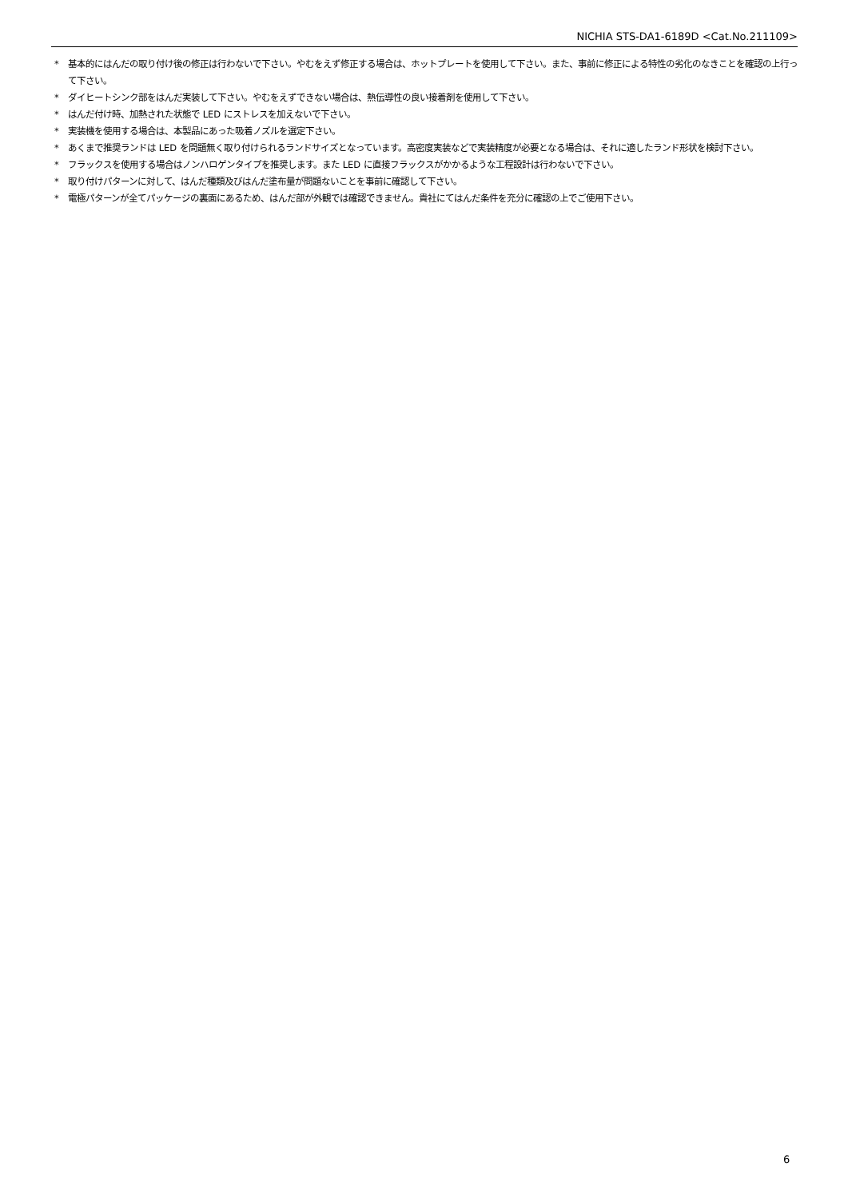NICHIA STS-DA1-6189D <Cat.No.211109>
* 基本的にはんだの取り付け後の修正は行わないで下さい。やむをえず修正する場合は、ホットプレートを使用して下さい。また、事前に修正による特性の劣化のなきことを確認の上行って下さい。
* ダイヒートシンク部をはんだ実装して下さい。やむをえずできない場合は、熱伝導性の良い接着剤を使用して下さい。
* はんだ付け時、加熱された状態で LED にストレスを加えないで下さい。
* 実装機を使用する場合は、本製品にあった吸着ノズルを選定下さい。
* あくまで推奨ランドは LED を問題無く取り付けられるランドサイズとなっています。高密度実装などで実装精度が必要となる場合は、それに適したランド形状を検討下さい。
* フラックスを使用する場合はノンハロゲンタイプを推奨します。また LED に直接フラックスがかかるような工程設計は行わないで下さい。
* 取り付けパターンに対して、はんだ種類及びはんだ塗布量が問題ないことを事前に確認して下さい。
* 電極パターンが全てパッケージの裏面にあるため、はんだ部が外観では確認できません。貴社にてはんだ条件を充分に確認の上でご使用下さい。
6